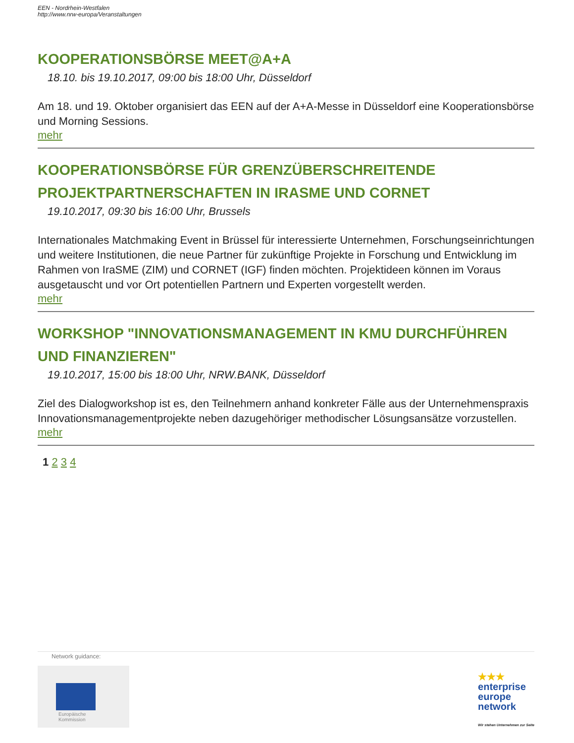EEN - Nordrhein-Westfalen
http://www.nrw-europa/Veranstaltungen
KOOPERATIONSBÖRSE MEET@A+A
18.10. bis 19.10.2017, 09:00 bis 18:00 Uhr, Düsseldorf
Am 18. und 19. Oktober organisiert das EEN auf der A+A-Messe in Düsseldorf eine Kooperationsbörse und Morning Sessions.
mehr
KOOPERATIONSBÖRSE FÜR GRENZÜBERSCHREITENDE PROJEKTPARTNERSCHAFTEN IN IRASME UND CORNET
19.10.2017, 09:30 bis 16:00 Uhr, Brussels
Internationales Matchmaking Event in Brüssel für interessierte Unternehmen, Forschungseinrichtungen und weitere Institutionen, die neue Partner für zukünftige Projekte in Forschung und Entwicklung im Rahmen von IraSME (ZIM) und CORNET (IGF) finden möchten. Projektideen können im Voraus ausgetauscht und vor Ort potentiellen Partnern und Experten vorgestellt werden.
mehr
WORKSHOP "INNOVATIONSMANAGEMENT IN KMU DURCHFÜHREN UND FINANZIEREN"
19.10.2017, 15:00 bis 18:00 Uhr, NRW.BANK, Düsseldorf
Ziel des Dialogworkshop ist es, den Teilnehmern anhand konkreter Fälle aus der Unternehmenspraxis Innovationsmanagementprojekte neben dazugehöriger methodischer Lösungsansätze vorzustellen.
mehr
1 2 3 4
Network guidance:
Europäische
Kommission
★★★
enterprise
europe
network
Wir stehen Unternehmen zur Seite